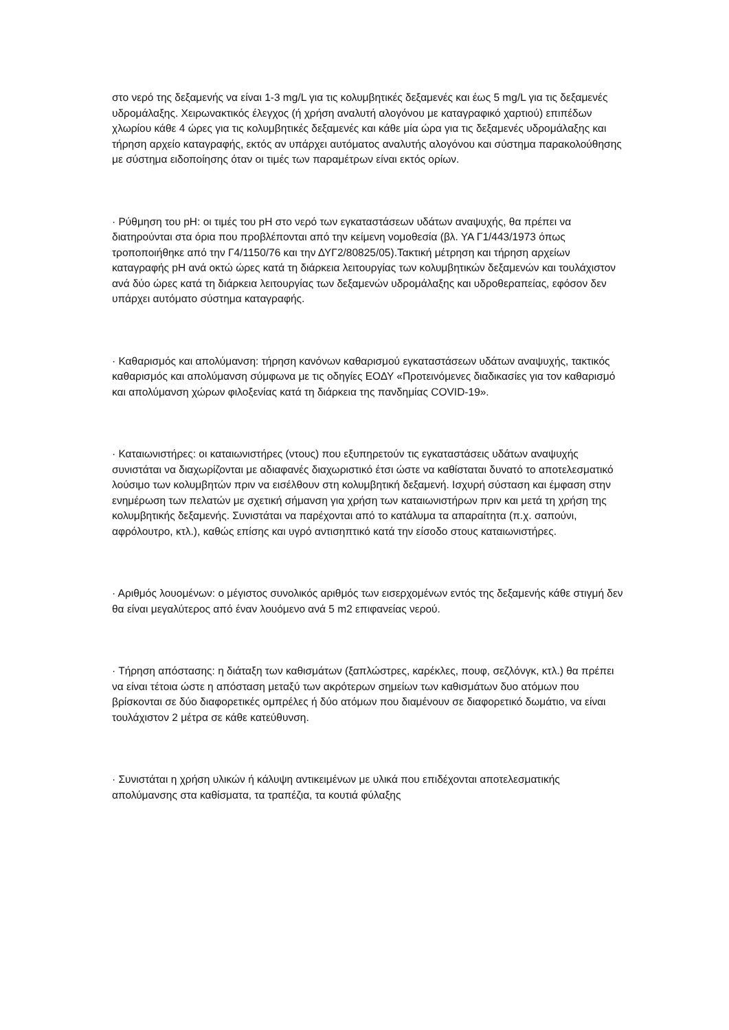στο νερό της δεξαμενής να είναι 1-3 mg/L για τις κολυμβητικές δεξαμενές και έως 5 mg/L για τις δεξαμενές υδρομάλαξης. Χειρωνακτικός έλεγχος (ή χρήση αναλυτή αλογόνου με καταγραφικό χαρτιού) επιπέδων χλωρίου κάθε 4 ώρες για τις κολυμβητικές δεξαμενές και κάθε μία ώρα για τις δεξαμενές υδρομάλαξης και τήρηση αρχείο καταγραφής, εκτός αν υπάρχει αυτόματος αναλυτής αλογόνου και σύστημα παρακολούθησης με σύστημα ειδοποίησης όταν οι τιμές των παραμέτρων είναι εκτός ορίων.
· Ρύθμηση του pH: οι τιμές του pH στο νερό των εγκαταστάσεων υδάτων αναψυχής, θα πρέπει να διατηρούνται στα όρια που προβλέπονται από την κείμενη νομοθεσία (βλ. ΥΑ Γ1/443/1973 όπως τροποποιήθηκε από την Γ4/1150/76 και την ΔΥΓ2/80825/05).Τακτική μέτρηση και τήρηση αρχείων καταγραφής pH ανά οκτώ ώρες κατά τη διάρκεια λειτουργίας των κολυμβητικών δεξαμενών και τουλάχιστον ανά δύο ώρες κατά τη διάρκεια λειτουργίας των δεξαμενών υδρομάλαξης και υδροθεραπείας, εφόσον δεν υπάρχει αυτόματο σύστημα καταγραφής.
· Καθαρισμός και απολύμανση: τήρηση κανόνων καθαρισμού εγκαταστάσεων υδάτων αναψυχής, τακτικός καθαρισμός και απολύμανση σύμφωνα με τις οδηγίες ΕΟΔΥ «Προτεινόμενες διαδικασίες για τον καθαρισμό και απολύμανση χώρων φιλοξενίας κατά τη διάρκεια της πανδημίας COVID-19».
· Καταιωνιστήρες: οι καταιωνιστήρες (ντους) που εξυπηρετούν τις εγκαταστάσεις υδάτων αναψυχής συνιστάται να διαχωρίζονται με αδιαφανές διαχωριστικό έτσι ώστε να καθίσταται δυνατό το αποτελεσματικό λούσιμο των κολυμβητών πριν να εισέλθουν στη κολυμβητική δεξαμενή. Ισχυρή σύσταση και έμφαση στην ενημέρωση των πελατών με σχετική σήμανση για χρήση των καταιωνιστήρων πριν και μετά τη χρήση της κολυμβητικής δεξαμενής. Συνιστάται να παρέχονται από το κατάλυμα τα απαραίτητα (π.χ. σαπούνι, αφρόλουτρο, κτλ.), καθώς επίσης και υγρό αντισηπτικό κατά την είσοδο στους καταιωνιστήρες.
· Αριθμός λουομένων: ο μέγιστος συνολικός αριθμός των εισερχομένων εντός της δεξαμενής κάθε στιγμή δεν θα είναι μεγαλύτερος από έναν λουόμενο ανά 5 m2 επιφανείας νερού.
· Τήρηση απόστασης: η διάταξη των καθισμάτων (ξαπλώστρες, καρέκλες, πουφ, σεζλόνγκ, κτλ.) θα πρέπει να είναι τέτοια ώστε η απόσταση μεταξύ των ακρότερων σημείων των καθισμάτων δυο ατόμων που βρίσκονται σε δύο διαφορετικές ομπρέλες ή δύο ατόμων που διαμένουν σε διαφορετικό δωμάτιο, να είναι τουλάχιστον 2 μέτρα σε κάθε κατεύθυνση.
· Συνιστάται η χρήση υλικών ή κάλυψη αντικειμένων με υλικά που επιδέχονται αποτελεσματικής απολύμανσης στα καθίσματα, τα τραπέζια, τα κουτιά φύλαξης